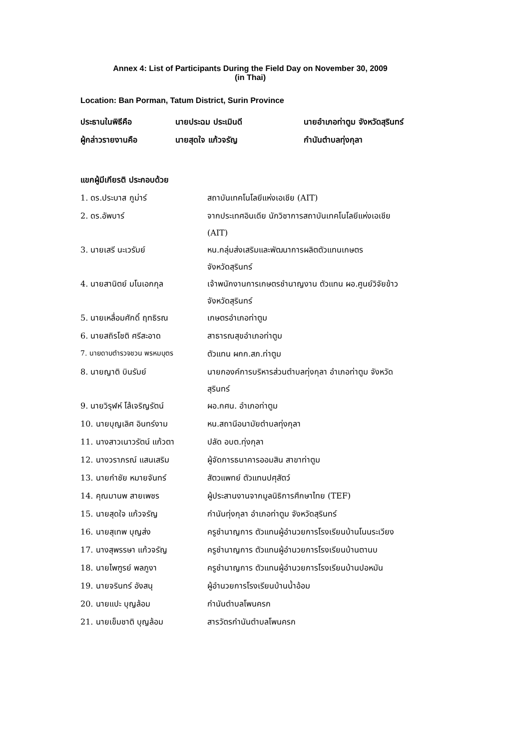Annex 4: List of Participants During the Field Day on November 30, 2009
(in Thai)
Location: Ban Porman, Tatum District, Surin Province
| ประธานในพิธีคือ | นายประฉม ประเมินดี | นายอำเภอท่าตูม จังหวัดสุรินทร์ |
| ผู้กล่าวรายงานคือ | นายสุดใจ แก้วจรัญ | กำนันตำบลทุ่งกุลา |
แขกผู้มีเกียรติ ประกอบด้วย
| 1. ดร.ประบาส กูม่าร์ | สถาบันเทคโนโลยีแห่งเอเชีย (AIT) |
| 2. ดร.อัพบาร์ | จากประเทศอินเดีย นักวิชาการสถาบันเทคโนโลยีแห่งเอเชีย (AIT) |
| 3. นายเสรี นะเวรัมย์ | หน.กลุ่มส่งเสริมและพัฒนาการผลิตตัวแทนเกษตร จังหวัดสุรินทร์ |
| 4. นายสานิตย์ มโนเอกกุล | เจ้าพนักงานการเกษตรชำนาญงาน ตัวแทน ผอ.ศูนย์วิจัยข้าว จังหวัดสุรินทร์ |
| 5. นายเหลื่อมศักดิ์ ฤทธิรณ | เกษตรอำเภอท่าตูม |
| 6. นายสถิรโชติ ศรีสะอาด | สาธารณสุขอำเภอท่าตูม |
| 7. นายดาบตำรวจชวน พรหมบุตร | ตัวแทน ผกก.สภ.ท่าตูม |
| 8. นายญาติ บินรัมย์ | นายกองค์การบริหารส่วนตำบลทุ่งกุลา อำเภอท่าตูม จังหวัด สุรินทร์ |
| 9. นายวิรุฬห์ โล้เจริญรัตน์ | ผอ.กศน. อำเภอท่าตูม |
| 10. นายบุญเลิศ อินทร์งาม | หน.สถานีอนามัยตำบลทุ่งกุลา |
| 11. นางสาวเนาวรัตน์ แก้วตา | ปลัด อบต.ทุ่งกุลา |
| 12. นางวราภรณ์ แสนเสริม | ผู้จัดการธนาคารออมสิน สาขาท่าตูม |
| 13. นายกำชัย หมายจันทร์ | สัตวแพทย์ ตัวแทนปศุสัตว์ |
| 14. คุณมานพ สายเพชร | ผู้ประสานงานจากมูลนิธิการศึกษาไทย (TEF) |
| 15. นายสุดใจ แก้วจรัญ | กำนันทุ่งกุลา อำเภอท่าตูม จังหวัดสุรินทร์ |
| 16. นายสุเทพ บุญส่ง | ครูชำนาญการ ตัวแทนผู้อำนวยการโรงเรียนบ้านโนนระเวียง |
| 17. นางสุพรรษา แก้วจรัญ | ครูชำนาญการ ตัวแทนผู้อำนวยการโรงเรียนบ้านตานบ |
| 18. นายไพฑูรย์ พลภูงา | ครูชำนาญการ ตัวแทนผู้อำนวยการโรงเรียนบ้านปอหมัน |
| 19. นายจรินทร์ อังสนุ | ผู้อำนวยการโรงเรียนบ้านน้ำอ้อม |
| 20. นายแปะ บุญล้อม | กำนันตำบลโพนครก |
| 21. นายเข็มชาติ บุญล้อม | สารวัตรกำนันตำบลโพนครก |